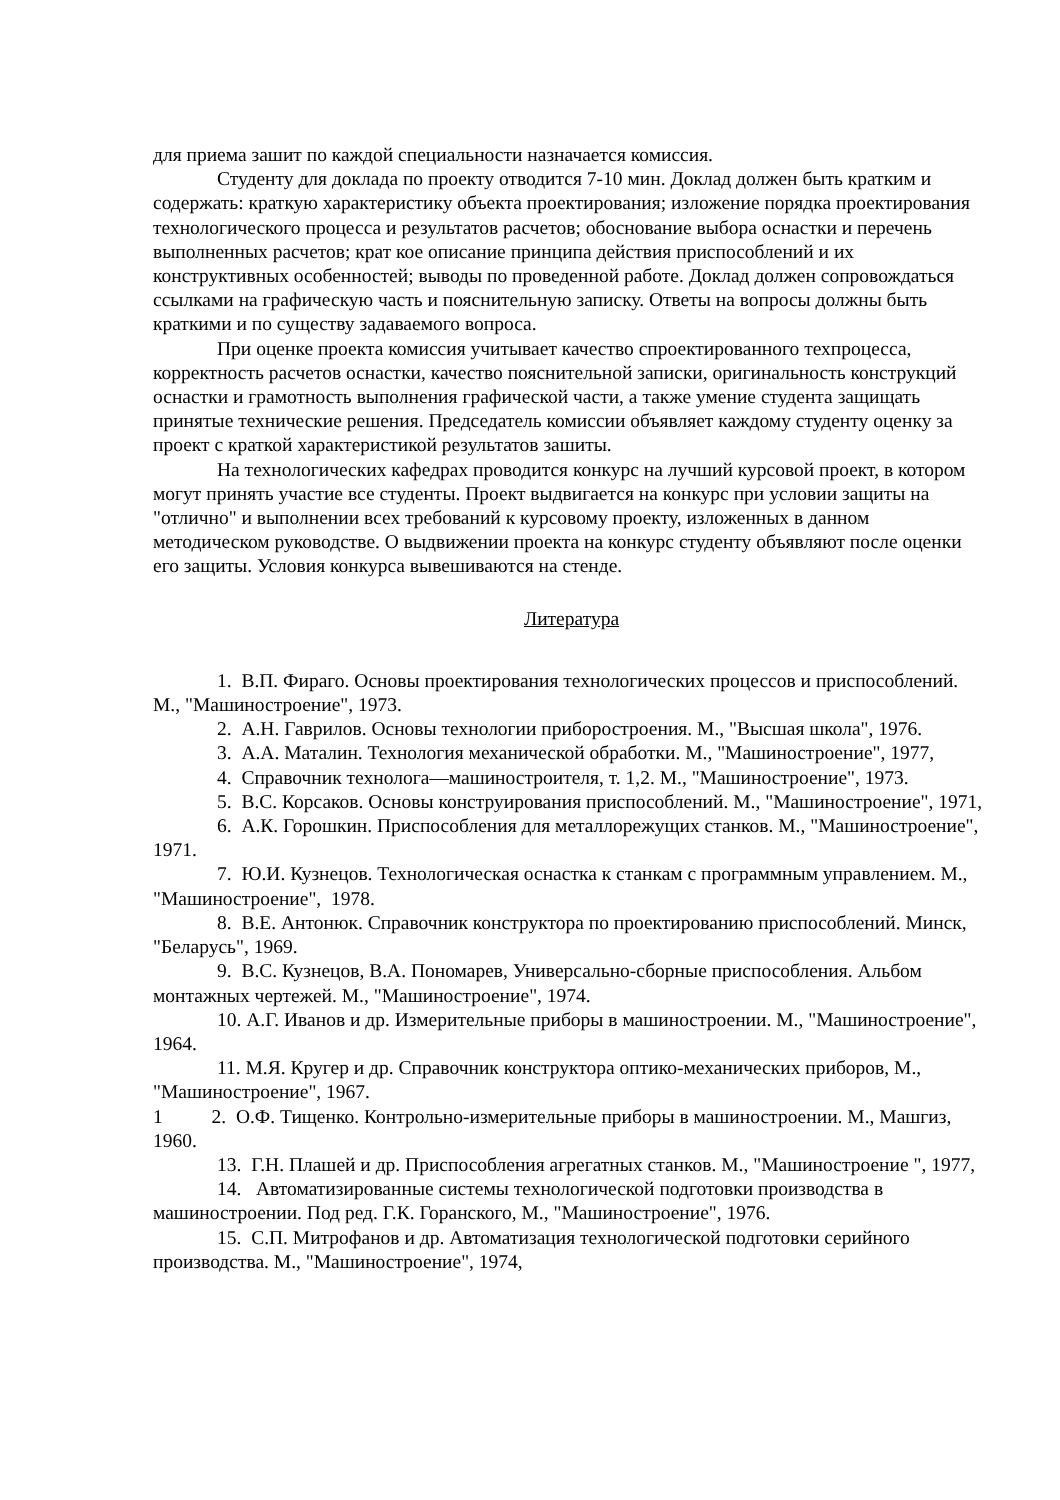для приема зашит по каждой специальности назначается комиссия.
Студенту для доклада по проекту отводится 7-10 мин. Доклад должен быть кратким и содержать: краткую характеристику объекта проектирования; изложение порядка проектирования технологического процесса и результатов расчетов; обоснование выбора оснастки и перечень выполненных расчетов; крат кое описание принципа действия приспособлений и их конструктивных особенностей; выводы по проведенной работе. Доклад должен сопровождаться ссылками на графическую часть и пояснительную записку. Ответы на вопросы должны быть краткими и по существу задаваемого вопроса.
При оценке проекта комиссия учитывает качество спроектированного техпроцесса, корректность расчетов оснастки, качество пояснительной записки, оригинальность конструкций оснастки и грамотность выполнения графической части, а также умение студента защищать принятые технические решения. Председатель комиссии объявляет каждому студенту оценку за проект с краткой характеристикой результатов зашиты.
На технологических кафедрах проводится конкурс на лучший курсовой проект, в котором могут принять участие все студенты. Проект выдвигается на конкурс при условии защиты на "отлично" и выполнении всех требований к курсовому проекту, изложенных в данном методическом руководстве. О выдвижении проекта на конкурс студенту объявляют после оценки его защиты. Условия конкурса вывешиваются на стенде.
Литература
1. В.П. Фираго. Основы проектирования технологических процессов и приспособлений. М., "Машиностроение", 1973.
2. А.Н. Гаврилов. Основы технологии приборостроения. М., "Высшая школа", 1976.
3. А.А. Маталин. Технология механической обработки. М., "Машиностроение", 1977,
4. Справочник технолога—машиностроителя, т. 1,2. М., "Машиностроение", 1973.
5. В.С. Корсаков. Основы конструирования приспособлений. М., "Машиностроение", 1971,
6. А.К. Горошкин. Приспособления для металлорежущих станков. М., "Машиностроение", 1971.
7. Ю.И. Кузнецов. Технологическая оснастка к станкам с программным управлением. М., "Машиностроение", 1978.
8. В.Е. Антонюк. Справочник конструктора по проектированию приспособлений. Минск, "Беларусь", 1969.
9. В.С. Кузнецов, В.А. Пономарев, Универсально-сборные приспособления. Альбом монтажных чертежей. М., "Машиностроение", 1974.
10. А.Г. Иванов и др. Измерительные приборы в машиностроении. М., "Машиностроение", 1964.
11. М.Я. Кругер и др. Справочник конструктора оптико-механических приборов, М., "Машиностроение", 1967.
1 2. О.Ф. Тищенко. Контрольно-измерительные приборы в машиностроении. М., Машгиз, 1960.
13. Г.Н. Плашей и др. Приспособления агрегатных станков. М., "Машиностроение ", 1977,
14. Автоматизированные системы технологической подготовки производства в машиностроении. Под ред. Г.К. Горанского, М., "Машиностроение", 1976.
15. С.П. Митрофанов и др. Автоматизация технологической подготовки серийного производства. М., "Машиностроение", 1974,